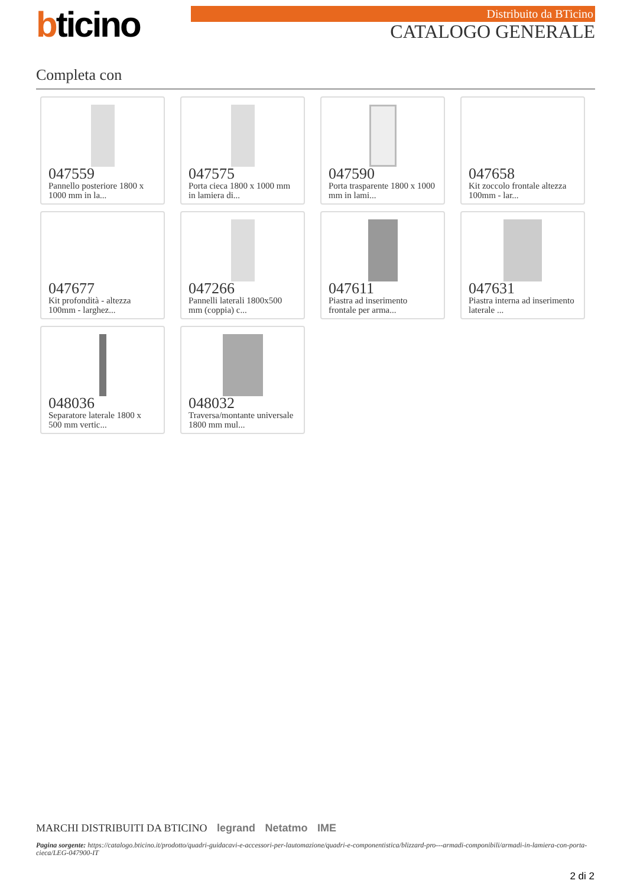bticino Distribuito da BTicino
CATALOGO GENERALE
Completa con
047559
Pannello posteriore 1800 x 1000 mm in la...
047575
Porta cieca 1800 x 1000 mm in lamiera di...
047590
Porta trasparente 1800 x 1000 mm in lami...
047658
Kit zoccolo frontale altezza 100mm - lar...
047677
Kit profondità - altezza 100mm - larghez...
047266
Pannelli laterali 1800x500 mm (coppia) c...
047611
Piastra ad inserimento frontale per arma...
047631
Piastra interna ad inserimento laterale ...
048036
Separatore laterale 1800 x 500 mm vertic...
048032
Traversa/montante universale 1800 mm mul...
MARCHI DISTRIBUITI DA BTICINO legrand Netatmo IME
Pagina sorgente: https://catalogo.bticino.it/prodotto/quadri-guidacavi-e-accessori-per-lautomazione/quadri-e-componentistica/blizzard-pro---armadi-componibili/armadi-in-lamiera-con-porta-cieca/LEG-047900-IT
2 di 2